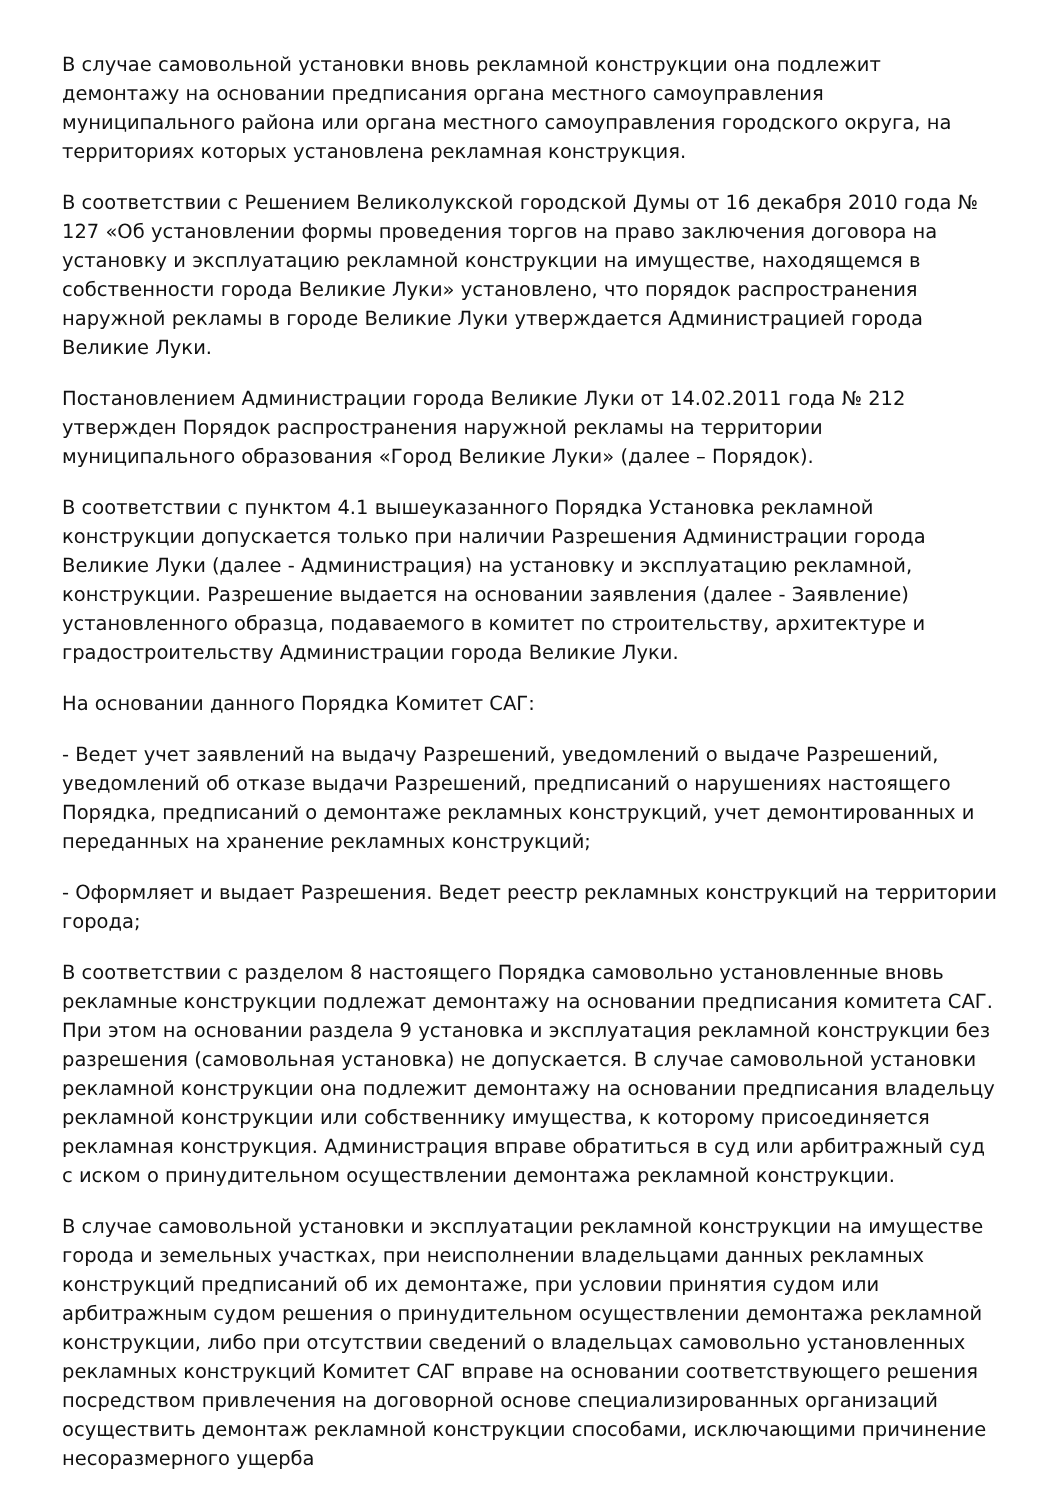В случае самовольной установки вновь рекламной конструкции она подлежит демонтажу на основании предписания органа местного самоуправления муниципального района или органа местного самоуправления городского округа, на территориях которых установлена рекламная конструкция.
В соответствии с Решением Великолукской городской Думы от 16 декабря 2010 года № 127 «Об установлении формы проведения торгов на право заключения договора на установку и эксплуатацию рекламной конструкции на имуществе, находящемся в собственности города Великие Луки» установлено, что порядок распространения наружной рекламы в городе Великие Луки утверждается Администрацией города Великие Луки.
Постановлением Администрации города Великие Луки от 14.02.2011 года № 212 утвержден Порядок распространения наружной рекламы на территории муниципального образования «Город Великие Луки» (далее – Порядок).
В соответствии с пунктом 4.1 вышеуказанного Порядка Установка рекламной конструкции допускается только при наличии Разрешения Администрации города Великие Луки (далее - Администрация) на установку и эксплуатацию рекламной, конструкции. Разрешение выдается на основании заявления (далее - Заявление) установленного образца, подаваемого в комитет по строительству, архитектуре и градостроительству Администрации города Великие Луки.
На основании данного Порядка Комитет САГ:
- Ведет учет заявлений на выдачу Разрешений, уведомлений о выдаче Разрешений, уведомлений об отказе выдачи Разрешений, предписаний о нарушениях настоящего Порядка, предписаний о демонтаже рекламных конструкций, учет демонтированных и переданных на хранение рекламных конструкций;
- Оформляет и выдает Разрешения. Ведет реестр рекламных конструкций на территории города;
В соответствии с разделом 8 настоящего Порядка самовольно установленные вновь рекламные конструкции подлежат демонтажу на основании предписания комитета САГ. При этом на основании раздела 9 установка и эксплуатация рекламной конструкции без разрешения (самовольная установка) не допускается. В случае самовольной установки рекламной конструкции она подлежит демонтажу на основании предписания владельцу рекламной конструкции или собственнику имущества, к которому присоединяется рекламная конструкция. Администрация вправе обратиться в суд или арбитражный суд с иском о принудительном осуществлении демонтажа рекламной конструкции.
В случае самовольной установки и эксплуатации рекламной конструкции на имуществе города и земельных участках, при неисполнении владельцами данных рекламных конструкций предписаний об их демонтаже, при условии принятия судом или арбитражным судом решения о принудительном осуществлении демонтажа рекламной конструкции, либо при отсутствии сведений о владельцах самовольно установленных рекламных конструкций Комитет САГ вправе на основании соответствующего решения посредством привлечения на договорной основе специализированных организаций осуществить демонтаж рекламной конструкции способами, исключающими причинение несоразмерного ущерба